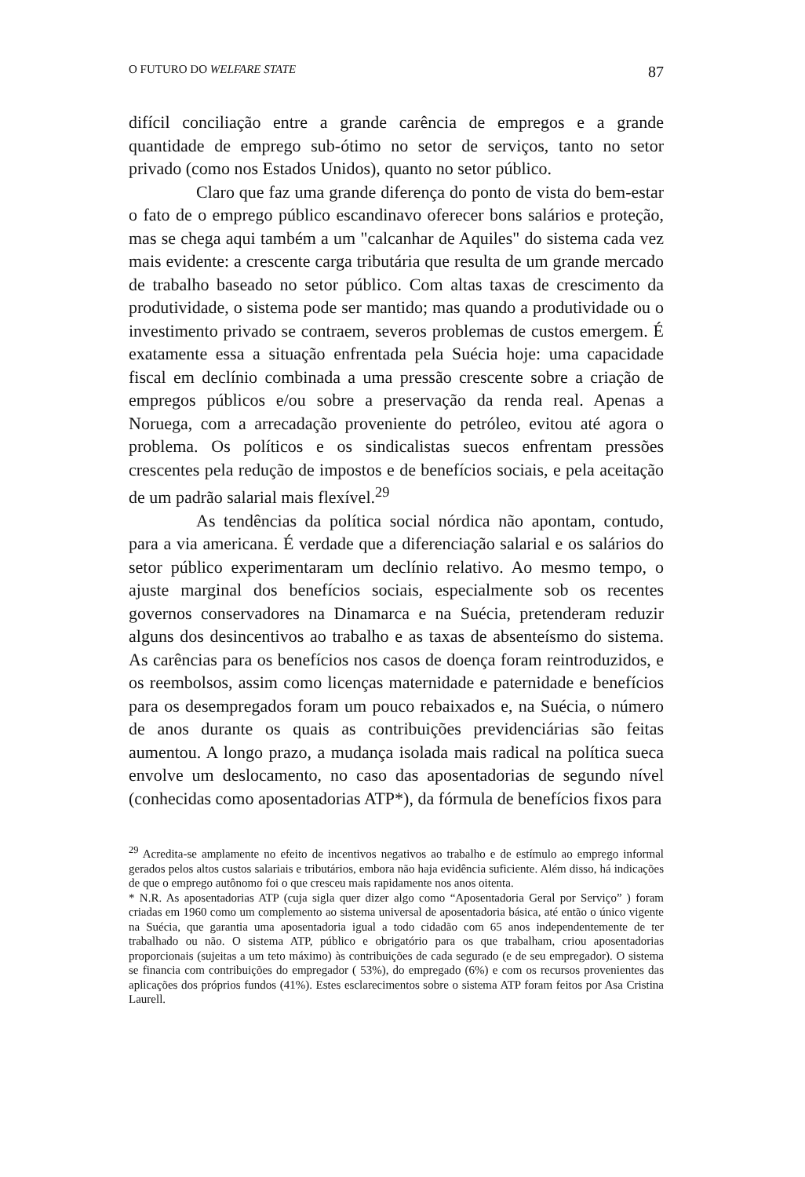O FUTURO DO WELFARE STATE 87
difícil conciliação entre a grande carência de empregos e a grande quantidade de emprego sub-ótimo no setor de serviços, tanto no setor privado (como nos Estados Unidos), quanto no setor público.
Claro que faz uma grande diferença do ponto de vista do bem-estar o fato de o emprego público escandinavo oferecer bons salários e proteção, mas se chega aqui também a um "calcanhar de Aquiles" do sistema cada vez mais evidente: a crescente carga tributária que resulta de um grande mercado de trabalho baseado no setor público. Com altas taxas de crescimento da produtividade, o sistema pode ser mantido; mas quando a produtividade ou o investimento privado se contraem, severos problemas de custos emergem. É exatamente essa a situação enfrentada pela Suécia hoje: uma capacidade fiscal em declínio combinada a uma pressão crescente sobre a criação de empregos públicos e/ou sobre a preservação da renda real. Apenas a Noruega, com a arrecadação proveniente do petróleo, evitou até agora o problema. Os políticos e os sindicalistas suecos enfrentam pressões crescentes pela redução de impostos e de benefícios sociais, e pela aceitação de um padrão salarial mais flexível.<sup>29</sup>
As tendências da política social nórdica não apontam, contudo, para a via americana. É verdade que a diferenciação salarial e os salários do setor público experimentaram um declínio relativo. Ao mesmo tempo, o ajuste marginal dos benefícios sociais, especialmente sob os recentes governos conservadores na Dinamarca e na Suécia, pretenderam reduzir alguns dos desincentivos ao trabalho e as taxas de absenteísmo do sistema. As carências para os benefícios nos casos de doença foram reintroduzidos, e os reembolsos, assim como licenças maternidade e paternidade e benefícios para os desempregados foram um pouco rebaixados e, na Suécia, o número de anos durante os quais as contribuições previdenciárias são feitas aumentou. A longo prazo, a mudança isolada mais radical na política sueca envolve um deslocamento, no caso das aposentadorias de segundo nível (conhecidas como aposentadorias ATP*), da fórmula de benefícios fixos para
<sup>29</sup> Acredita-se amplamente no efeito de incentivos negativos ao trabalho e de estímulo ao emprego informal gerados pelos altos custos salariais e tributários, embora não haja evidência suficiente. Além disso, há indicações de que o emprego autônomo foi o que cresceu mais rapidamente nos anos oitenta.
* N.R. As aposentadorias ATP (cuja sigla quer dizer algo como “Aposentadoria Geral por Serviço” ) foram criadas em 1960 como um complemento ao sistema universal de aposentadoria básica, até então o único vigente na Suécia, que garantia uma aposentadoria igual a todo cidadão com 65 anos independentemente de ter trabalhado ou não. O sistema ATP, público e obrigatório para os que trabalham, criou aposentadorias proporcionais (sujeitas a um teto máximo) às contribuições de cada segurado (e de seu empregador). O sistema se financia com contribuições do empregador ( 53%), do empregado (6%) e com os recursos provenientes das aplicações dos próprios fundos (41%). Estes esclarecimentos sobre o sistema ATP foram feitos por Asa Cristina Laurell.